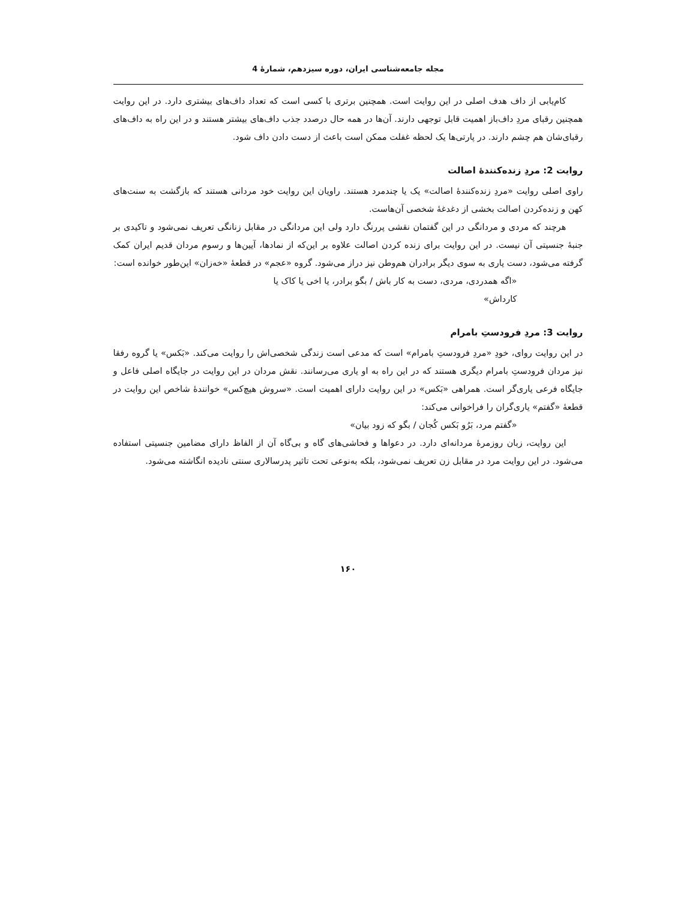مجله جامعه‌شناسی ایران، دوره سیزدهم، شمارۀ 4
کام‌یابی از داف هدف اصلی در این روایت است. همچنین برتری با کسی است که تعداد داف‌های بیشتری دارد. در این روایت همچنین رقبای مردِ داف‌باز اهمیت قابل توجهی دارند. آن‌ها در همه حال درصدد جذب داف‌های بیشتر هستند و در این راه به داف‌های رقبای‌شان هم چشم دارند. در پارتی‌ها یک لحظه غفلت ممکن است باعث از دست دادن داف شود.
روایت 2: مردِ زنده‌کنندۀ اصالت
راوی اصلی روایت «مردِ زنده‌کنندۀ اصالت» یک یا چندمرد هستند. راویان این روایت خود مردانی هستند که بازگشت به سنت‌های کهن و زنده‌کردن اصالت بخشی از دغدغۀ شخصی آن‌هاست.
هرچند که مردی و مردانگی در این گفتمان نقشی پررنگ دارد ولی این مردانگی در مقابل زنانگی تعریف نمی‌شود و تاکیدی بر جنبۀ جنسیتی آن نیست. در این روایت برای زنده کردن اصالت علاوه بر این‌که از نمادها، آیین‌ها و رسوم مردان قدیم ایران کمک گرفته می‌شود، دست یاری به سوی دیگر برادران هم‌وطن نیز دراز می‌شود. گروه «عجم» در قطعۀ «خه‌زان» این‌طور خوانده است:
«اگه همدردی، مردی، دست به کار باش / بگو برادر، یا اخی یا کاک یا
کارداش»
روایت 3: مردِ فرودستِ بامرام
در این روایت روای، خودِ «مردِ فرودستِ بامرام» است که مدعی است زندگی شخصی‌اش را روایت می‌کند. «بَکس» یا گروه رفقا نیز مردان فرودستِ بامرام دیگری هستند که در این راه به او یاری می‌رسانند. نقش مردان در این روایت در جایگاه اصلی فاعل و جایگاه فرعی یاری‌گر است. همراهی «بَکس» در این روایت دارای اهمیت است. «سروش هیچ‌کس» خوانندۀ شاخص این روایت در قطعۀ «گفتم» یاری‌گران را فراخوانی می‌کند:
«گفتم مرد، بَرُو بَکس کُجان / بگو که زود بیان»
این روایت، زبان روزمرۀ مردانه‌ای دارد. در دعواها و فحاشی‌های گاه و بی‌گاه آن از الفاظ دارای مضامین جنسیتی استفاده می‌شود. در این روایت مرد در مقابل زن تعریف نمی‌شود، بلکه به‌نوعی تحت تاثیر پدرسالاری سنتی نادیده انگاشته می‌شود.
۱۶۰